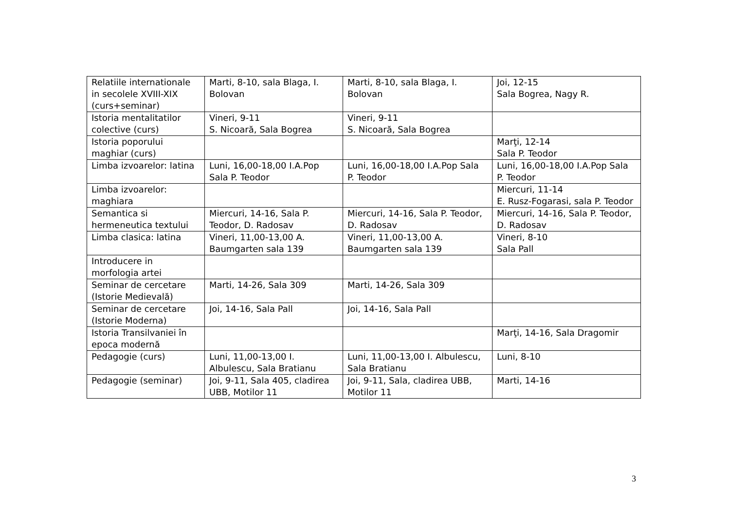| Relatiile internationale in secolele XVIII-XIX (curs+seminar) | Marti, 8-10, sala Blaga, I. Bolovan | Marti, 8-10, sala Blaga, I. Bolovan | Joi, 12-15 Sala Bogrea, Nagy R. |
| Istoria mentalitatilor colective (curs) | Vineri, 9-11 S. Nicoară, Sala Bogrea | Vineri, 9-11 S. Nicoară, Sala Bogrea | |
| Istoria poporului maghiar (curs) | | | Marţi, 12-14 Sala P. Teodor |
| Limba izvoarelor: latina | Luni, 16,00-18,00 I.A.Pop Sala P. Teodor | Luni, 16,00-18,00 I.A.Pop Sala P. Teodor | Luni, 16,00-18,00 I.A.Pop Sala P. Teodor |
| Limba izvoarelor: maghiara | | | Miercuri, 11-14 E. Rusz-Fogarasi, sala P. Teodor |
| Semantica si hermeneutica textului | Miercuri, 14-16, Sala P. Teodor, D. Radosav | Miercuri, 14-16, Sala P. Teodor, D. Radosav | Miercuri, 14-16, Sala P. Teodor, D. Radosav |
| Limba clasica: latina | Vineri, 11,00-13,00 A. Baumgarten sala 139 | Vineri, 11,00-13,00 A. Baumgarten sala 139 | Vineri, 8-10 Sala Pall |
| Introducere in morfologia artei | | | |
| Seminar de cercetare (Istorie Medievală) | Marti, 14-26, Sala 309 | Marti, 14-26, Sala 309 | |
| Seminar de cercetare (Istorie Moderna) | Joi, 14-16, Sala Pall | Joi, 14-16, Sala Pall | |
| Istoria Transilvaniei în epoca modernă | | | Marţi, 14-16, Sala Dragomir |
| Pedagogie (curs) | Luni, 11,00-13,00 I. Albulescu, Sala Bratianu | Luni, 11,00-13,00 I. Albulescu, Sala Bratianu | Luni, 8-10 |
| Pedagogie (seminar) | Joi, 9-11, Sala 405, cladirea UBB, Motilor 11 | Joi, 9-11, Sala, cladirea UBB, Motilor 11 | Marti, 14-16 |
3